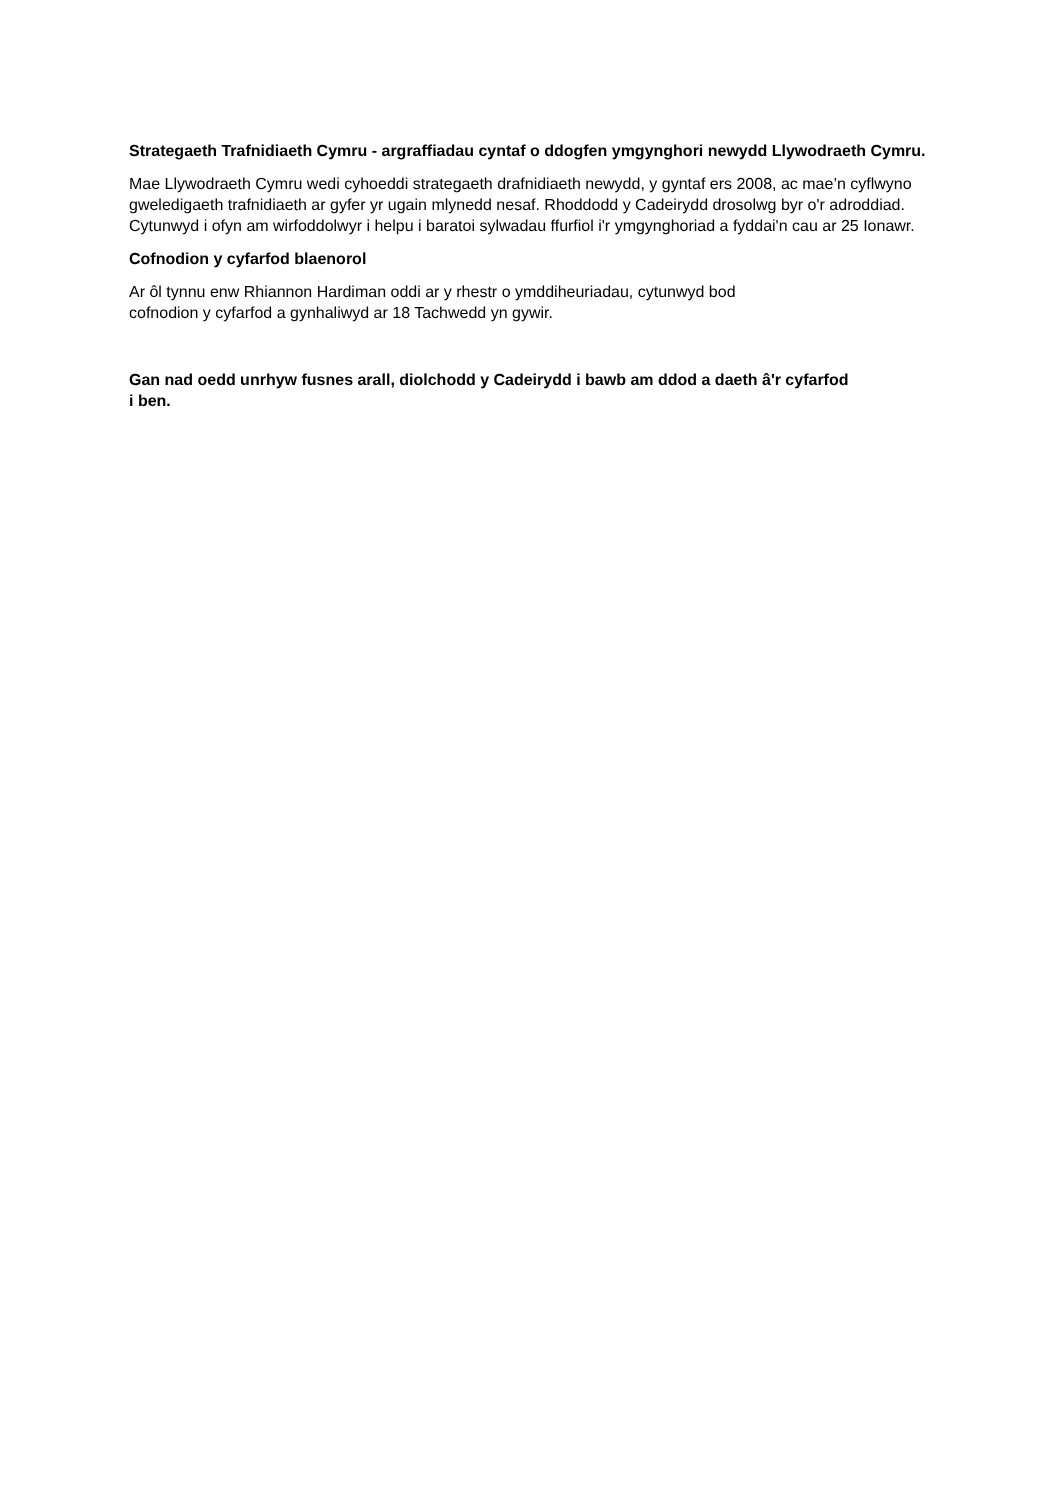Strategaeth Trafnidiaeth Cymru - argraffiadau cyntaf o ddogfen ymgynghori newydd Llywodraeth Cymru.
Mae Llywodraeth Cymru wedi cyhoeddi strategaeth drafnidiaeth newydd, y gyntaf ers 2008, ac mae’n cyflwyno gweledigaeth trafnidiaeth ar gyfer yr ugain mlynedd nesaf. Rhoddodd y Cadeirydd drosolwg byr o'r adroddiad. Cytunwyd i ofyn am wirfoddolwyr i helpu i baratoi sylwadau ffurfiol i'r ymgynghoriad a fyddai'n cau ar 25 Ionawr.
Cofnodion y cyfarfod blaenorol
Ar ôl tynnu enw Rhiannon Hardiman oddi ar y rhestr o ymddiheuriadau, cytunwyd bod
cofnodion y cyfarfod a gynhaliwyd ar 18 Tachwedd yn gywir.
Gan nad oedd unrhyw fusnes arall, diolchodd y Cadeirydd i bawb am ddod a daeth â'r cyfarfod
i ben.